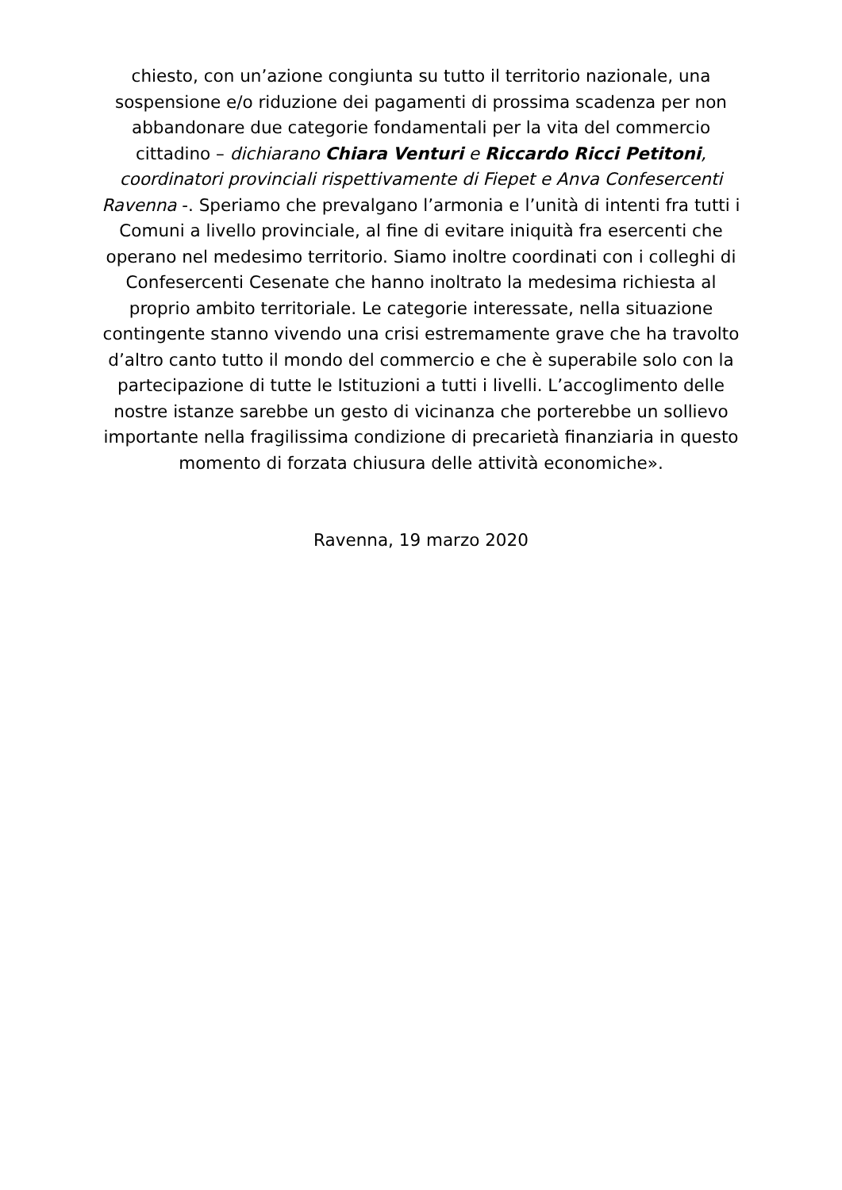chiesto, con un’azione congiunta su tutto il territorio nazionale, una sospensione e/o riduzione dei pagamenti di prossima scadenza per non abbandonare due categorie fondamentali per la vita del commercio cittadino – dichiarano Chiara Venturi e Riccardo Ricci Petitoni, coordinatori provinciali rispettivamente di Fiepet e Anva Confesercenti Ravenna -. Speriamo che prevalgano l’armonia e l’unità di intenti fra tutti i Comuni a livello provinciale, al fine di evitare iniquità fra esercenti che operano nel medesimo territorio. Siamo inoltre coordinati con i colleghi di Confesercenti Cesenate che hanno inoltrato la medesima richiesta al proprio ambito territoriale. Le categorie interessate, nella situazione contingente stanno vivendo una crisi estremamente grave che ha travolto d’altro canto tutto il mondo del commercio e che è superabile solo con la partecipazione di tutte le Istituzioni a tutti i livelli. L’accoglimento delle nostre istanze sarebbe un gesto di vicinanza che porterebbe un sollievo importante nella fragilissima condizione di precarietà finanziaria in questo momento di forzata chiusura delle attività economiche».
Ravenna, 19 marzo 2020